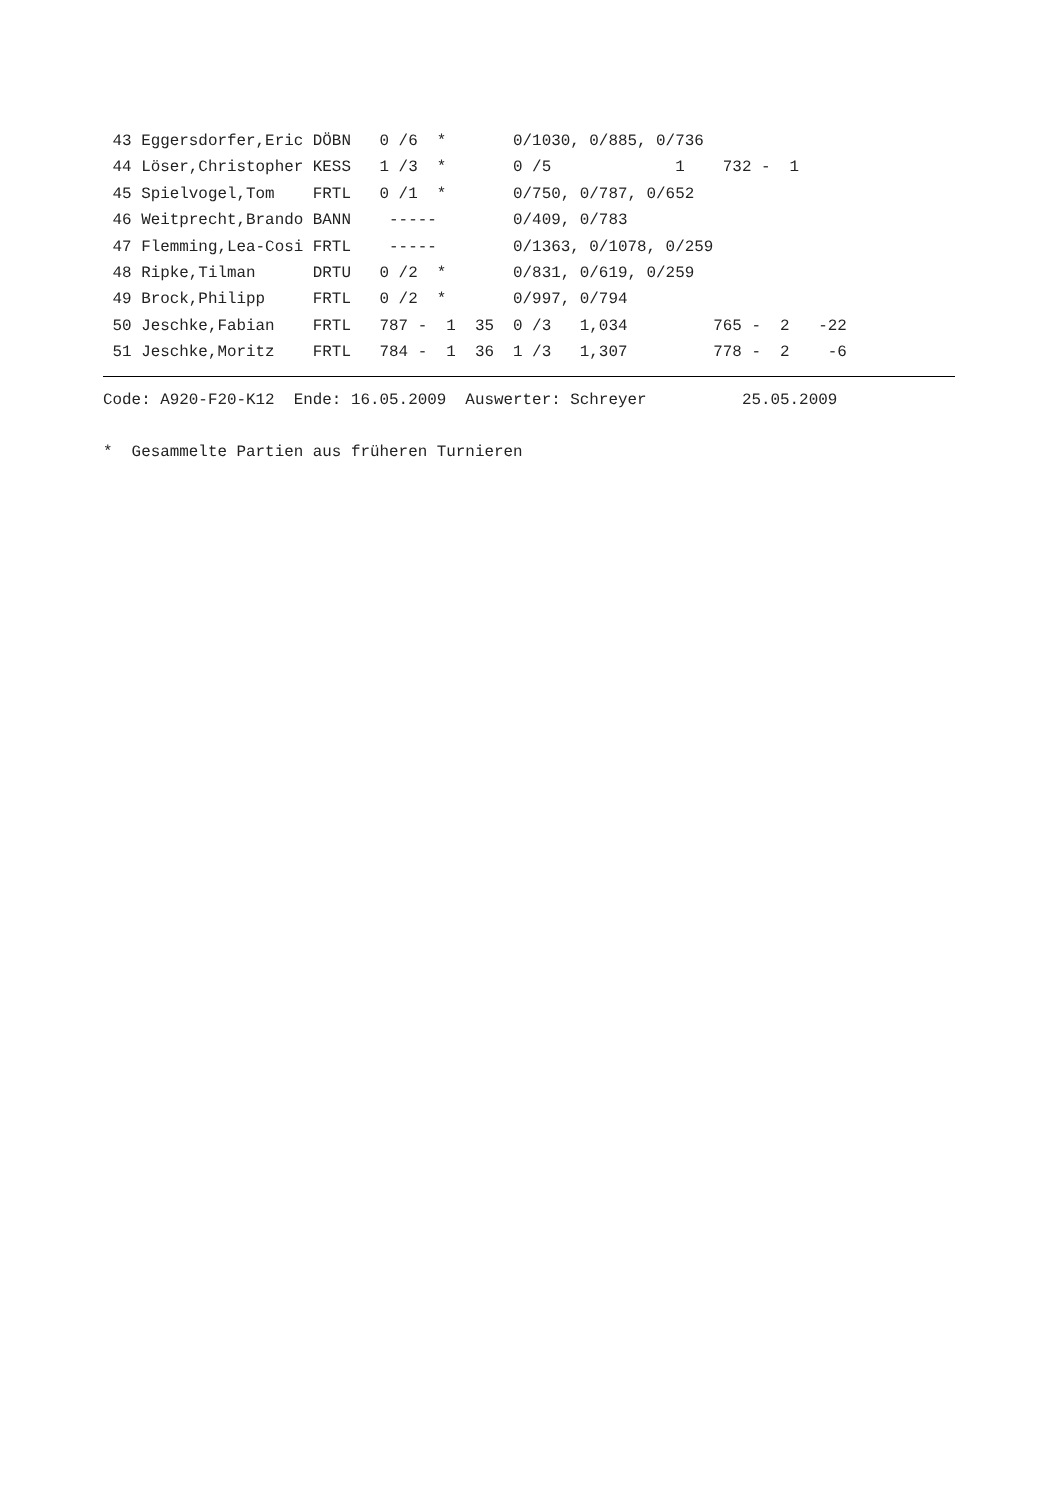43 Eggersdorfer,Eric DÖBN   0 /6  *       0/1030, 0/885, 0/736
 44 Löser,Christopher KESS   1 /3  *       0 /5             1    732 -  1
 45 Spielvogel,Tom    FRTL   0 /1  *       0/750, 0/787, 0/652
 46 Weitprecht,Brando BANN    -----        0/409, 0/783
 47 Flemming,Lea-Cosi FRTL    -----        0/1363, 0/1078, 0/259
 48 Ripke,Tilman      DRTU   0 /2  *       0/831, 0/619, 0/259
 49 Brock,Philipp     FRTL   0 /2  *       0/997, 0/794
 50 Jeschke,Fabian    FRTL   787 -  1  35  0 /3   1,034         765 -  2   -22
 51 Jeschke,Moritz    FRTL   784 -  1  36  1 /3   1,307         778 -  2    -6
Code: A920-F20-K12  Ende: 16.05.2009  Auswerter: Schreyer          25.05.2009

*  Gesammelte Partien aus früheren Turnieren